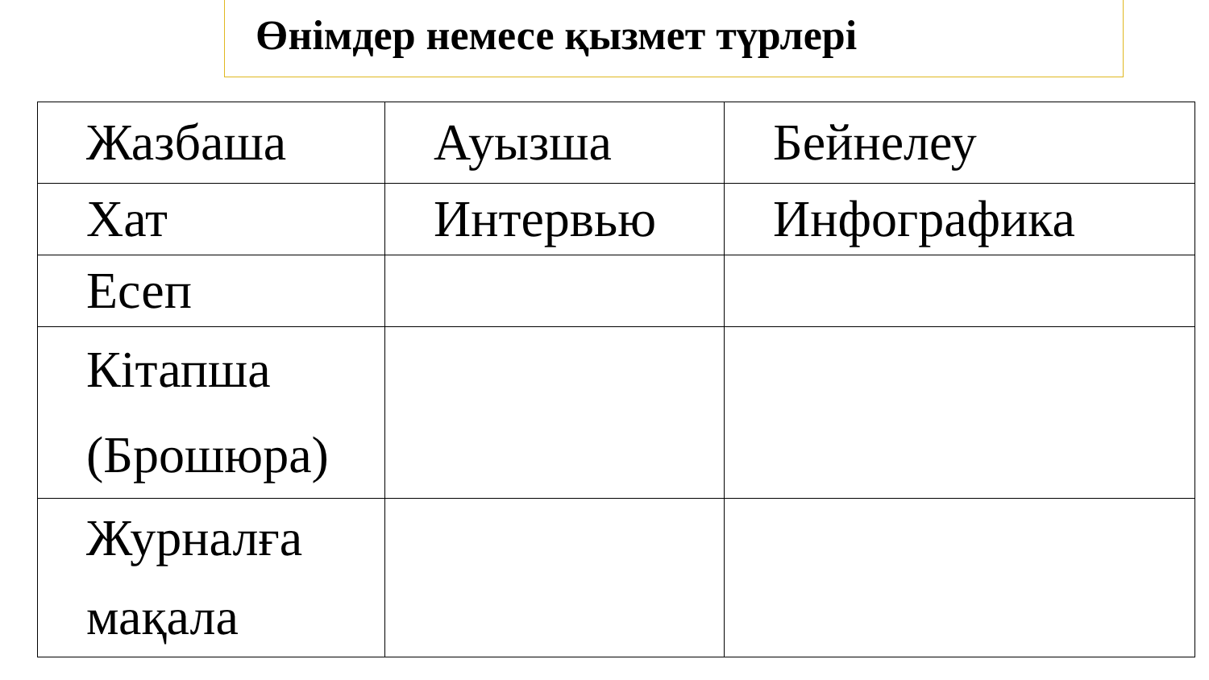Өнімдер немесе қызмет түрлері
| Жазбаша | Ауызша | Бейнелеу |
| Хат | Интервью | Инфографика |
| Есеп | | |
| Кітапша (Брошюра) | | |
| Журналға мақала | | |